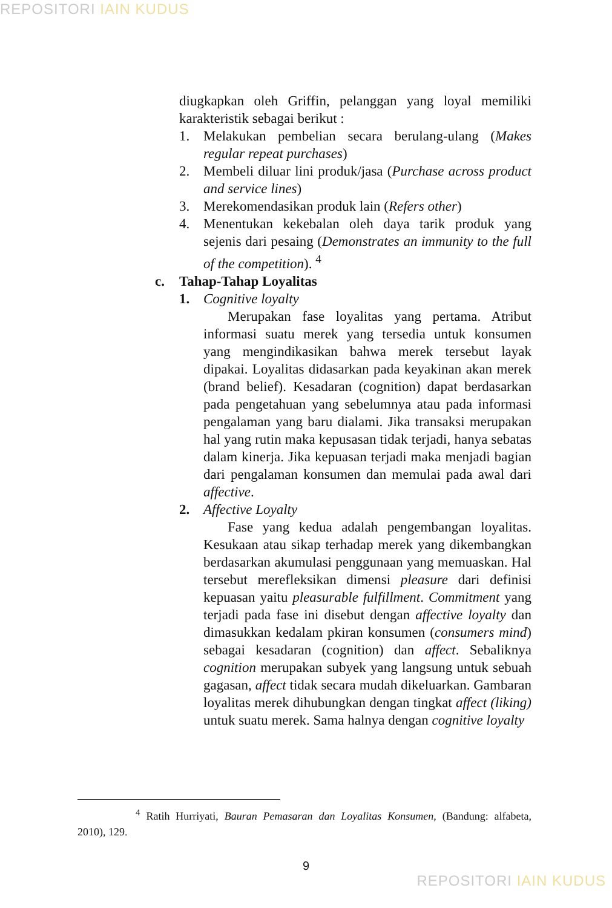REPOSITORI IAIN KUDUS
diugkapkan oleh Griffin, pelanggan yang loyal memiliki karakteristik sebagai berikut :
1. Melakukan pembelian secara berulang-ulang (Makes regular repeat purchases)
2. Membeli diluar lini produk/jasa (Purchase across product and service lines)
3. Merekomendasikan produk lain (Refers other)
4. Menentukan kekebalan oleh daya tarik produk yang sejenis dari pesaing (Demonstrates an immunity to the full of the competition). <sup>4</sup>
c. Tahap-Tahap Loyalitas
1. Cognitive loyalty
Merupakan fase loyalitas yang pertama. Atribut informasi suatu merek yang tersedia untuk konsumen yang mengindikasikan bahwa merek tersebut layak dipakai. Loyalitas didasarkan pada keyakinan akan merek (brand belief). Kesadaran (cognition) dapat berdasarkan pada pengetahuan yang sebelumnya atau pada informasi pengalaman yang baru dialami. Jika transaksi merupakan hal yang rutin maka kepusasan tidak terjadi, hanya sebatas dalam kinerja. Jika kepuasan terjadi maka menjadi bagian dari pengalaman konsumen dan memulai pada awal dari affective.
2. Affective Loyalty
Fase yang kedua adalah pengembangan loyalitas. Kesukaan atau sikap terhadap merek yang dikembangkan berdasarkan akumulasi penggunaan yang memuaskan. Hal tersebut merefleksikan dimensi pleasure dari definisi kepuasan yaitu pleasurable fulfillment. Commitment yang terjadi pada fase ini disebut dengan affective loyalty dan dimasukkan kedalam pkiran konsumen (consumers mind) sebagai kesadaran (cognition) dan affect. Sebaliknya cognition merupakan subyek yang langsung untuk sebuah gagasan, affect tidak secara mudah dikeluarkan. Gambaran loyalitas merek dihubungkan dengan tingkat affect (liking) untuk suatu merek. Sama halnya dengan cognitive loyalty
<sup>4</sup> Ratih Hurriyati, Bauran Pemasaran dan Loyalitas Konsumen, (Bandung: alfabeta, 2010), 129.
9
REPOSITORI IAIN KUDUS